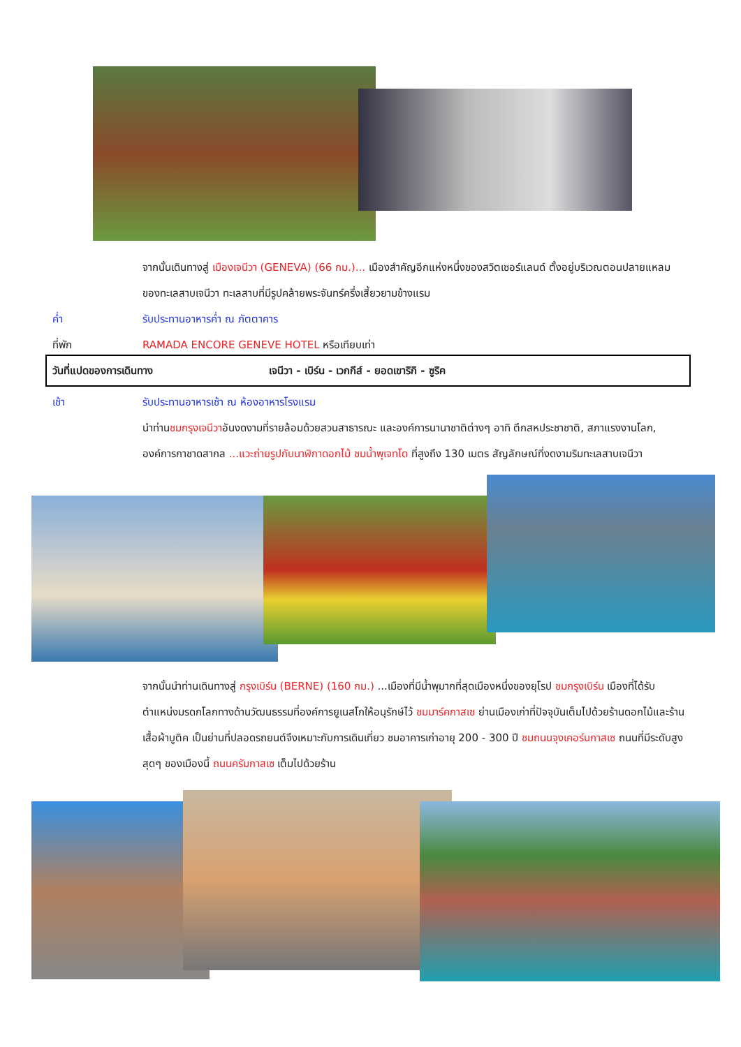จากนั้นเดินทางสู่ เมืองเจนีวา (GENEVA) (66 กม.)... เมืองสำคัญอีกแห่งหนึ่งของสวิตเซอร์แลนด์ ตั้งอยู่บริเวณตอนปลายแหลมของทะเลสาบเจนีวา ทะเลสาบที่มีรูปคล้ายพระจันทร์ครึ่งเสี้ยวยามข้างแรม
ค่ำ รับประทานอาหารค่ำ ณ ภัตตาคาร
ที่พัก RAMADA ENCORE GENEVE HOTEL หรือเทียบเท่า
วันที่แปดของการเดินทาง
เจนีวา - เบิร์น - เวกกีส์ - ยอดเขาริกิ - ซูริค
เช้า รับประทานอาหารเช้า ณ ห้องอาหารโรงแรม
นำท่านชมกรุงเจนีวาอันงดงามที่รายล้อมด้วยสวนสาธารณะ และองค์การนานาชาติต่างๆ อาทิ ตึกสหประชาชาติ, สภาแรงงานโลก, องค์การกาชาดสากล ...แวะถ่ายรูปกับนาฬิกาดอกไม้ ชมน้ำพุเจทโด ที่สูงถึง 130 เมตร สัญลักษณ์ที่งดงามริมทะเลสาบเจนีวา
จากนั้นนำท่านเดินทางสู่ กรุงเบิร์น (BERNE) (160 กม.) ...เมืองที่มีน้ำพุมากที่สุดเมืองหนึ่งของยุโรป ชมกรุงเบิร์น เมืองที่ได้รับตำแหน่งมรดกโลกทางด้านวัฒนธรรมที่องค์การยูเนสโกให้อนุรักษ์ไว้ ชมมาร์คกาสเซ ย่านเมืองเก่าที่ปัจจุบันเต็มไปด้วยร้านดอกไม้และร้านเสื้อผ้าบูติค เป็นย่านที่ปลอดรถยนต์จึงเหมาะกับการเดินเที่ยว ชมอาคารเก่าอายุ 200 - 300 ปี ชมถนนจุงเคอร์นกาสเซ ถนนที่มีระดับสูงสุดๆ ของเมืองนี้ ถนนครัมกาสเซ เต็มไปด้วยร้าน